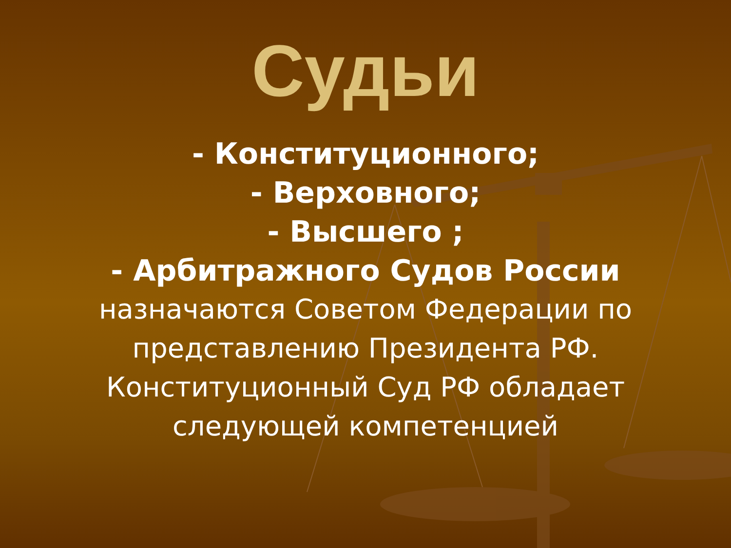Судьи
- Конституционного;
- Верховного;
- Высшего ;
- Арбитражного Судов России
назначаются Советом Федерации по представлению Президента РФ. Конституционный Суд РФ обладает следующей компетенцией